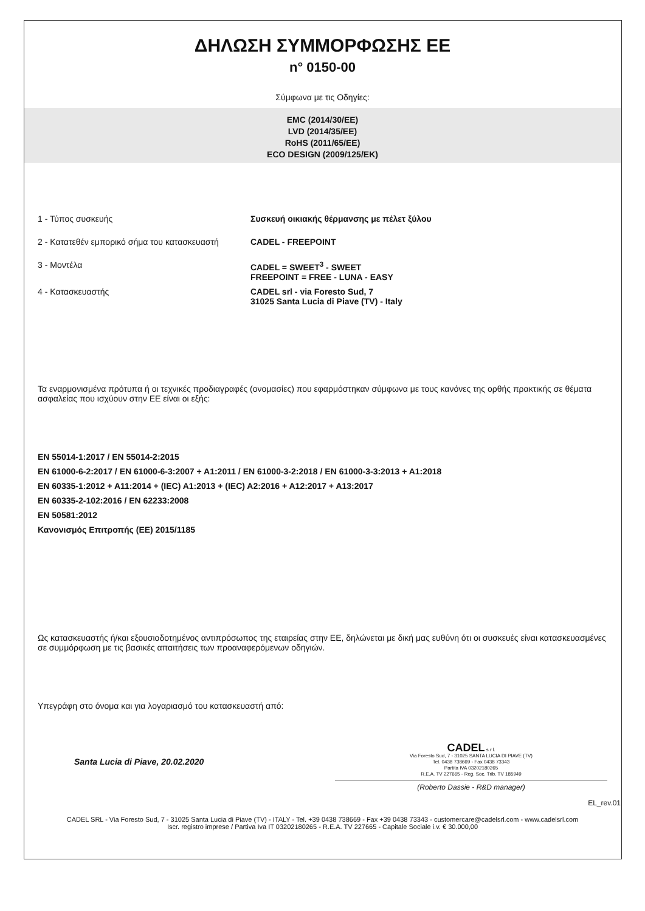ΔΗΛΩΣΗ ΣΥΜΜΟΡΦΩΣΗΣ ΕΕ
n° 0150-00
Σύμφωνα με τις Οδηγίες:
EMC (2014/30/EE)
LVD (2014/35/EE)
RoHS (2011/65/EE)
ECO DESIGN (2009/125/EK)
1 - Τύπος συσκευής Συσκευή οικιακής θέρμανσης με πέλετ ξύλου
2 - Κατατεθέν εμπορικό σήμα του κατασκευαστή
CADEL - FREEPOINT
3 - Μοντέλα CADEL = SWEET<sup>3</sup> - SWEET
FREEPOINT = FREE - LUNA - EASY
4 - Κατασκευαστής CADEL srl - via Foresto Sud, 7
31025 Santa Lucia di Piave (TV) - Italy
Τα εναρμονισμένα πρότυπα ή οι τεχνικές προδιαγραφές (ονομασίες) που εφαρμόστηκαν σύμφωνα με τους κανόνες της ορθής πρακτικής σε θέματα ασφαλείας που ισχύουν στην ΕΕ είναι οι εξής:
EN 55014-1:2017 / EN 55014-2:2015
EN 61000-6-2:2017 / EN 61000-6-3:2007 + A1:2011 / EN 61000-3-2:2018 / EN 61000-3-3:2013 + A1:2018
EN 60335-1:2012 + A11:2014 + (IEC) A1:2013 + (IEC) A2:2016 + A12:2017 + A13:2017
EN 60335-2-102:2016 / EN 62233:2008
EN 50581:2012
Κανονισμός Επιτροπής (ΕΕ) 2015/1185
Ως κατασκευαστής ή/και εξουσιοδοτημένος αντιπρόσωπος της εταιρείας στην ΕΕ, δηλώνεται με δική μας ευθύνη ότι οι συσκευές είναι κατασκευασμένες σε συμμόρφωση με τις βασικές απαιτήσεις των προαναφερόμενων οδηγιών.
Υπεγράφη στο όνομα και για λογαριασμό του κατασκευαστή από:
Santa Lucia di Piave, 20.02.2020
CADEL s.r.l.
Via Foresto Sud, 7 - 31025 SANTA LUCIA DI PIAVE (TV)
Tel. 0438 738669 - Fax 0438 73343
Partita IVA 03202180265
R.E.A. TV 227665 - Reg. Soc. Trib. TV 185949
(Roberto Dassie - R&D manager)
EL_rev.01
CADEL SRL - Via Foresto Sud, 7 - 31025 Santa Lucia di Piave (TV) - ITALY - Tel. +39 0438 738669 - Fax +39 0438 73343 - customercare@cadelsrl.com - www.cadelsrl.com
Iscr. registro imprese / Partiva Iva IT 03202180265 - R.E.A. TV 227665 - Capitale Sociale i.v. € 30.000,00